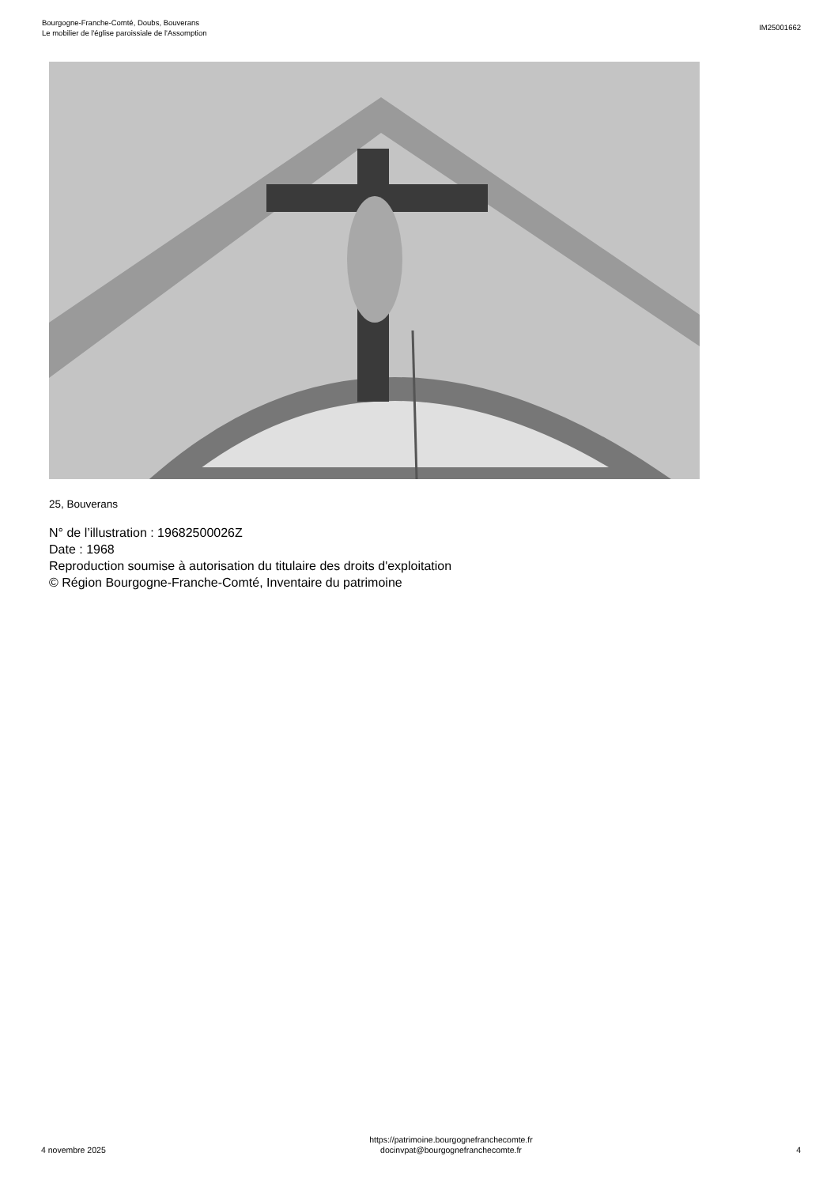Bourgogne-Franche-Comté, Doubs, Bouverans
Le mobilier de l'église paroissiale de l'Assomption
IM25001662
25, Bouverans
N° de l’illustration : 19682500026Z
Date : 1968
Reproduction soumise à autorisation du titulaire des droits d'exploitation
© Région Bourgogne-Franche-Comté, Inventaire du patrimoine
4 novembre 2025
https://patrimoine.bourgognefranchecomte.fr
docinvpat@bourgognefranchecomte.fr
4